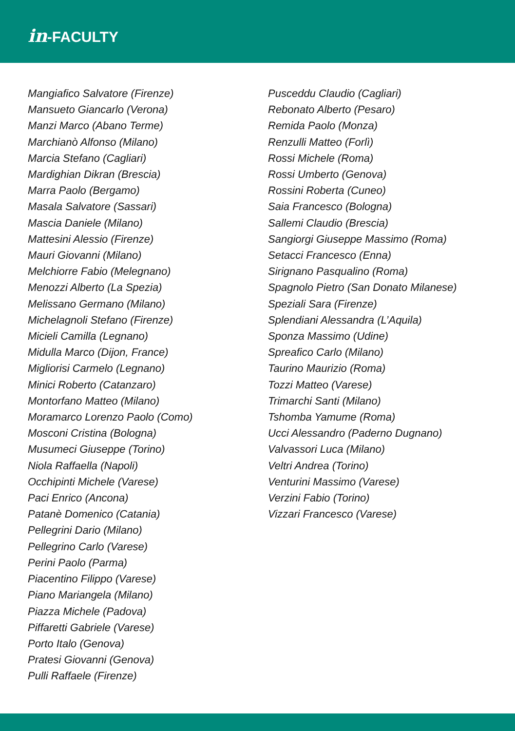in-FACULTY
Mangiafico Salvatore (Firenze)
Mansueto Giancarlo (Verona)
Manzi Marco (Abano Terme)
Marchianò Alfonso (Milano)
Marcia Stefano (Cagliari)
Mardighian Dikran (Brescia)
Marra Paolo (Bergamo)
Masala Salvatore (Sassari)
Mascia Daniele (Milano)
Mattesini Alessio (Firenze)
Mauri Giovanni (Milano)
Melchiorre Fabio (Melegnano)
Menozzi Alberto (La Spezia)
Melissano Germano (Milano)
Michelagnoli Stefano (Firenze)
Micieli Camilla (Legnano)
Midulla Marco (Dijon, France)
Migliorisi Carmelo (Legnano)
Minici Roberto (Catanzaro)
Montorfano Matteo (Milano)
Moramarco Lorenzo Paolo (Como)
Mosconi Cristina (Bologna)
Musumeci Giuseppe (Torino)
Niola Raffaella (Napoli)
Occhipinti Michele (Varese)
Paci Enrico (Ancona)
Patanè Domenico (Catania)
Pellegrini Dario (Milano)
Pellegrino Carlo (Varese)
Perini Paolo (Parma)
Piacentino Filippo (Varese)
Piano Mariangela (Milano)
Piazza Michele (Padova)
Piffaretti Gabriele (Varese)
Porto Italo (Genova)
Pratesi Giovanni (Genova)
Pulli Raffaele (Firenze)
Pusceddu Claudio (Cagliari)
Rebonato Alberto (Pesaro)
Remida Paolo (Monza)
Renzulli Matteo (Forlì)
Rossi Michele (Roma)
Rossi Umberto (Genova)
Rossini Roberta (Cuneo)
Saia Francesco (Bologna)
Sallemi Claudio (Brescia)
Sangiorgi Giuseppe Massimo (Roma)
Setacci Francesco (Enna)
Sirignano Pasqualino (Roma)
Spagnolo Pietro (San Donato Milanese)
Speziali Sara (Firenze)
Splendiani Alessandra (L’Aquila)
Sponza Massimo (Udine)
Spreafico Carlo (Milano)
Taurino Maurizio (Roma)
Tozzi Matteo (Varese)
Trimarchi Santi (Milano)
Tshomba Yamume (Roma)
Ucci Alessandro (Paderno Dugnano)
Valvassori Luca (Milano)
Veltri Andrea (Torino)
Venturini Massimo (Varese)
Verzini Fabio (Torino)
Vizzari Francesco (Varese)